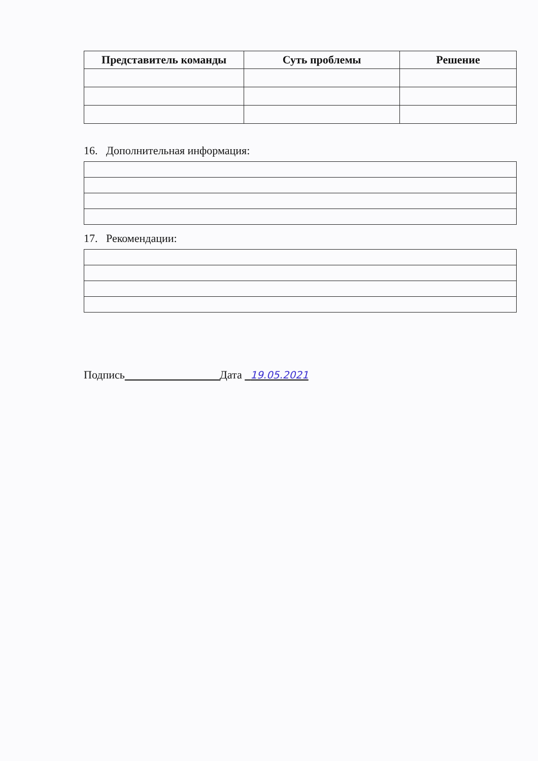| Представитель команды | Суть проблемы | Решение |
| --- | --- | --- |
16. Дополнительная информация:
17. Рекомендации:
Подпись Дата 19.05.2021